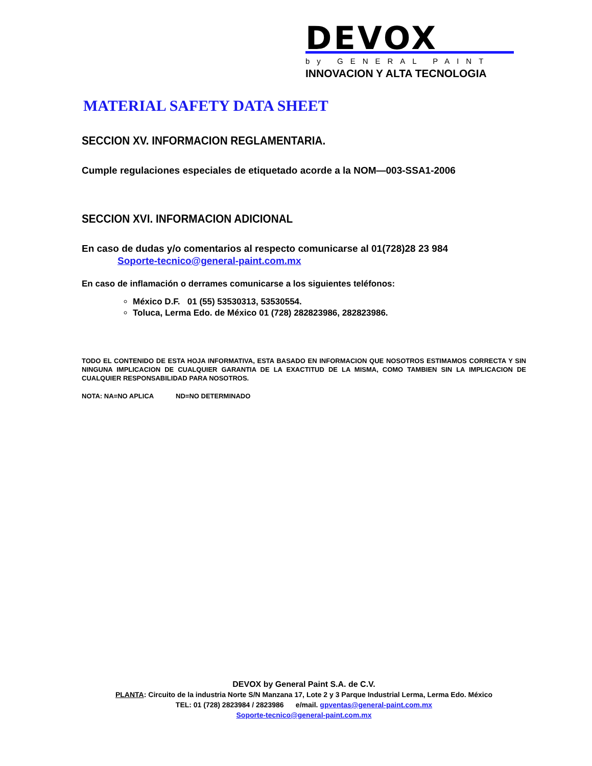DEVOX
by GENERAL PAINT
INNOVACION Y ALTA TECNOLOGIA
MATERIAL SAFETY DATA SHEET
SECCION XV. INFORMACION REGLAMENTARIA.
Cumple regulaciones especiales de etiquetado acorde a la NOM—003-SSA1-2006
SECCION XVI. INFORMACION ADICIONAL
En caso de dudas y/o comentarios al respecto comunicarse al 01(728)28 23 984
Soporte-tecnico@general-paint.com.mx
En caso de inflamación o derrames comunicarse a los siguientes teléfonos:
México D.F. 01 (55) 53530313, 53530554.
Toluca, Lerma Edo. de México 01 (728) 282823986, 282823986.
TODO EL CONTENIDO DE ESTA HOJA INFORMATIVA, ESTA BASADO EN INFORMACION QUE NOSOTROS ESTIMAMOS CORRECTA Y SIN NINGUNA IMPLICACION DE CUALQUIER GARANTIA DE LA EXACTITUD DE LA MISMA, COMO TAMBIEN SIN LA IMPLICACION DE CUALQUIER RESPONSABILIDAD PARA NOSOTROS.
NOTA: NA=NO APLICA ND=NO DETERMINADO
DEVOX by General Paint S.A. de C.V.
PLANTA: Circuito de la industria Norte S/N Manzana 17, Lote 2 y 3 Parque Industrial Lerma, Lerma Edo. México
TEL: 01 (728) 2823984 / 2823986 e/mail. gpventas@general-paint.com.mx
Soporte-tecnico@general-paint.com.mx